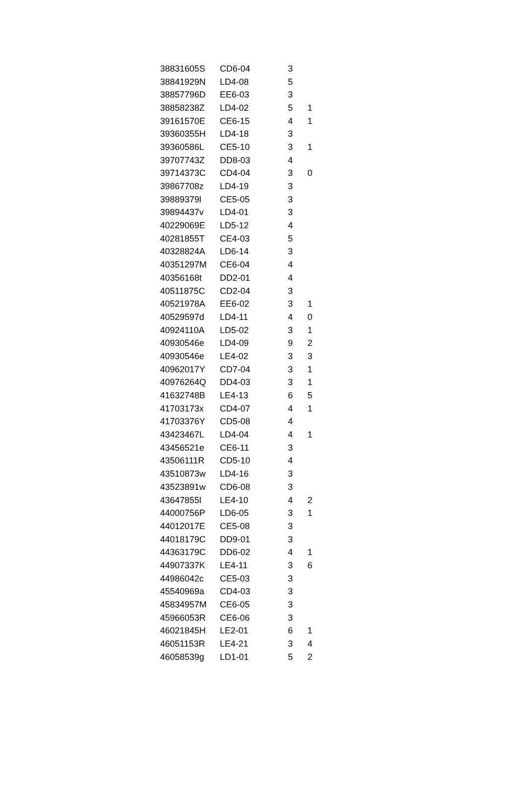| 38831605S | CD6-04 | 3 | |
| 38841929N | LD4-08 | 5 | |
| 38857796D | EE6-03 | 3 | |
| 38858238Z | LD4-02 | 5 | 1 |
| 39161570E | CE6-15 | 4 | 1 |
| 39360355H | LD4-18 | 3 | |
| 39360586L | CE5-10 | 3 | 1 |
| 39707743Z | DD8-03 | 4 | |
| 39714373C | CD4-04 | 3 | 0 |
| 39867708z | LD4-19 | 3 | |
| 39889379l | CE5-05 | 3 | |
| 39894437v | LD4-01 | 3 | |
| 40229069E | LD5-12 | 4 | |
| 40281855T | CE4-03 | 5 | |
| 40328824A | LD6-14 | 3 | |
| 40351297M | CE6-04 | 4 | |
| 40356168t | DD2-01 | 4 | |
| 40511875C | CD2-04 | 3 | |
| 40521978A | EE6-02 | 3 | 1 |
| 40529597d | LD4-11 | 4 | 0 |
| 40924110A | LD5-02 | 3 | 1 |
| 40930546e | LD4-09 | 9 | 2 |
| 40930546e | LE4-02 | 3 | 3 |
| 40962017Y | CD7-04 | 3 | 1 |
| 40976264Q | DD4-03 | 3 | 1 |
| 41632748B | LE4-13 | 6 | 5 |
| 41703173x | CD4-07 | 4 | 1 |
| 41703376Y | CD5-08 | 4 | |
| 43423467L | LD4-04 | 4 | 1 |
| 43456521e | CE6-11 | 3 | |
| 43506111R | CD5-10 | 4 | |
| 43510873w | LD4-16 | 3 | |
| 43523891w | CD6-08 | 3 | |
| 43647855l | LE4-10 | 4 | 2 |
| 44000756P | LD6-05 | 3 | 1 |
| 44012017E | CE5-08 | 3 | |
| 44018179C | DD9-01 | 3 | |
| 44363179C | DD6-02 | 4 | 1 |
| 44907337K | LE4-11 | 3 | 6 |
| 44986042c | CE5-03 | 3 | |
| 45540969a | CD4-03 | 3 | |
| 45834957M | CE6-05 | 3 | |
| 45966053R | CE6-06 | 3 | |
| 46021845H | LE2-01 | 6 | 1 |
| 46051153R | LE4-21 | 3 | 4 |
| 46058539g | LD1-01 | 5 | 2 |